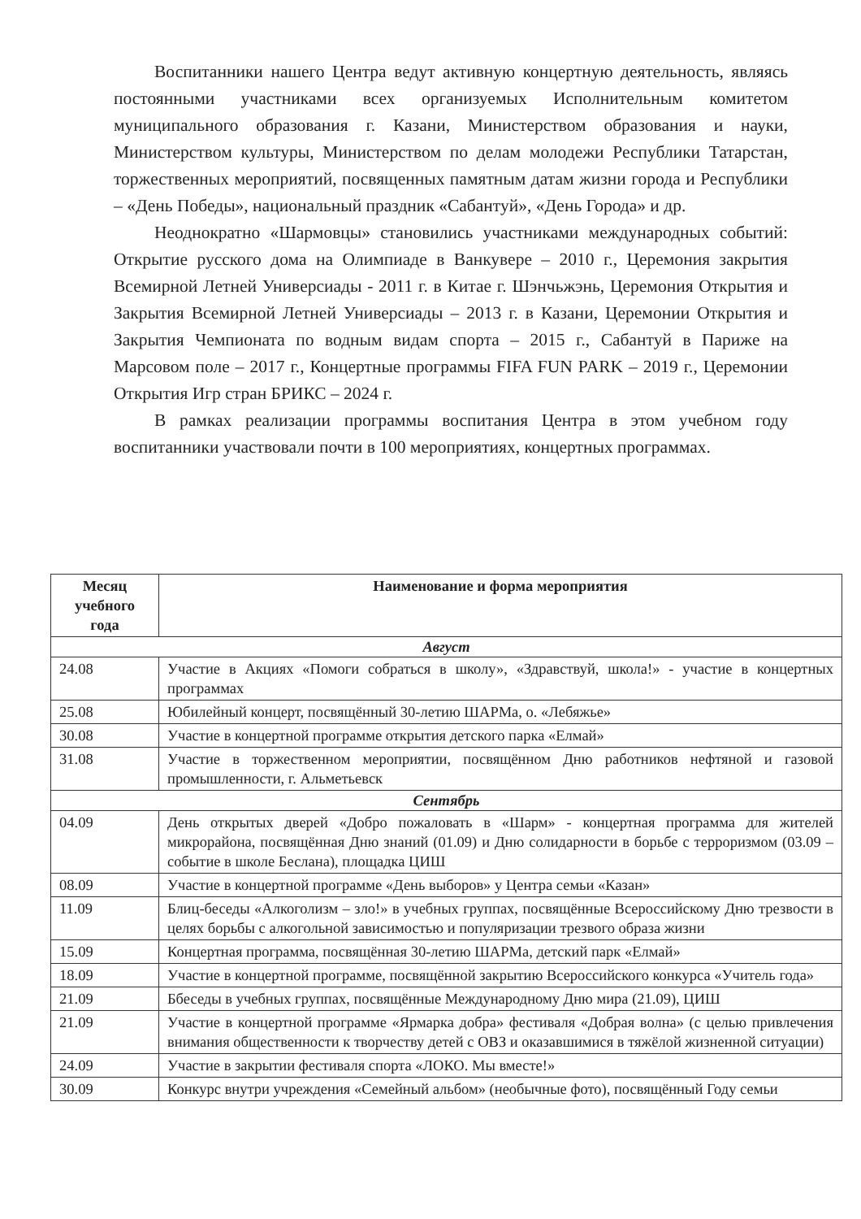Воспитанники нашего Центра ведут активную концертную деятельность, являясь постоянными участниками всех организуемых Исполнительным комитетом муниципального образования г. Казани, Министерством образования и науки, Министерством культуры, Министерством по делам молодежи Республики Татарстан, торжественных мероприятий, посвященных памятным датам жизни города и Республики – «День Победы», национальный праздник «Сабантуй», «День Города» и др.
Неоднократно «Шармовцы» становились участниками международных событий: Открытие русского дома на Олимпиаде в Ванкувере – 2010 г., Церемония закрытия Всемирной Летней Универсиады - 2011 г. в Китае г. Шэнчьжэнь, Церемония Открытия и Закрытия Всемирной Летней Универсиады – 2013 г. в Казани, Церемонии Открытия и Закрытия Чемпионата по водным видам спорта – 2015 г., Сабантуй в Париже на Марсовом поле – 2017 г., Концертные программы FIFA FUN PARK – 2019 г., Церемонии Открытия Игр стран БРИКС – 2024 г.
В рамках реализации программы воспитания Центра в этом учебном году воспитанники участвовали почти в 100 мероприятиях, концертных программах.
| Месяц учебного года | Наименование и форма мероприятия |
| --- | --- |
| Август | |
| 24.08 | Участие в Акциях «Помоги собраться в школу», «Здравствуй, школа!» - участие в концертных программах |
| 25.08 | Юбилейный концерт, посвящённый 30-летию ШАРМа, о. «Лебяжье» |
| 30.08 | Участие в концертной программе открытия детского парка «Елмай» |
| 31.08 | Участие в торжественном мероприятии, посвящённом Дню работников нефтяной и газовой промышленности, г. Альметьевск |
| Сентябрь | |
| 04.09 | День открытых дверей «Добро пожаловать в «Шарм» - концертная программа для жителей микрорайона, посвящённая Дню знаний (01.09) и Дню солидарности в борьбе с терроризмом (03.09 – событие в школе Беслана), площадка ЦИШ |
| 08.09 | Участие в концертной программе «День выборов» у Центра семьи «Казан» |
| 11.09 | Блиц-беседы «Алкоголизм – зло!» в учебных группах, посвящённые Всероссийскому Дню трезвости в целях борьбы с алкогольной зависимостью и популяризации трезвого образа жизни |
| 15.09 | Концертная программа, посвящённая 30-летию ШАРМа, детский парк «Елмай» |
| 18.09 | Участие в концертной программе, посвящённой закрытию Всероссийского конкурса «Учитель года» |
| 21.09 | Ббеседы в учебных группах, посвящённые Международному Дню мира (21.09), ЦИШ |
| 21.09 | Участие в концертной программе «Ярмарка добра» фестиваля «Добрая волна» (с целью привлечения внимания общественности к творчеству детей с ОВЗ и оказавшимися в тяжёлой жизненной ситуации) |
| 24.09 | Участие в закрытии фестиваля спорта «ЛОКО. Мы вместе!» |
| 30.09 | Конкурс внутри учреждения «Семейный альбом» (необычные фото), посвящённый Году семьи |